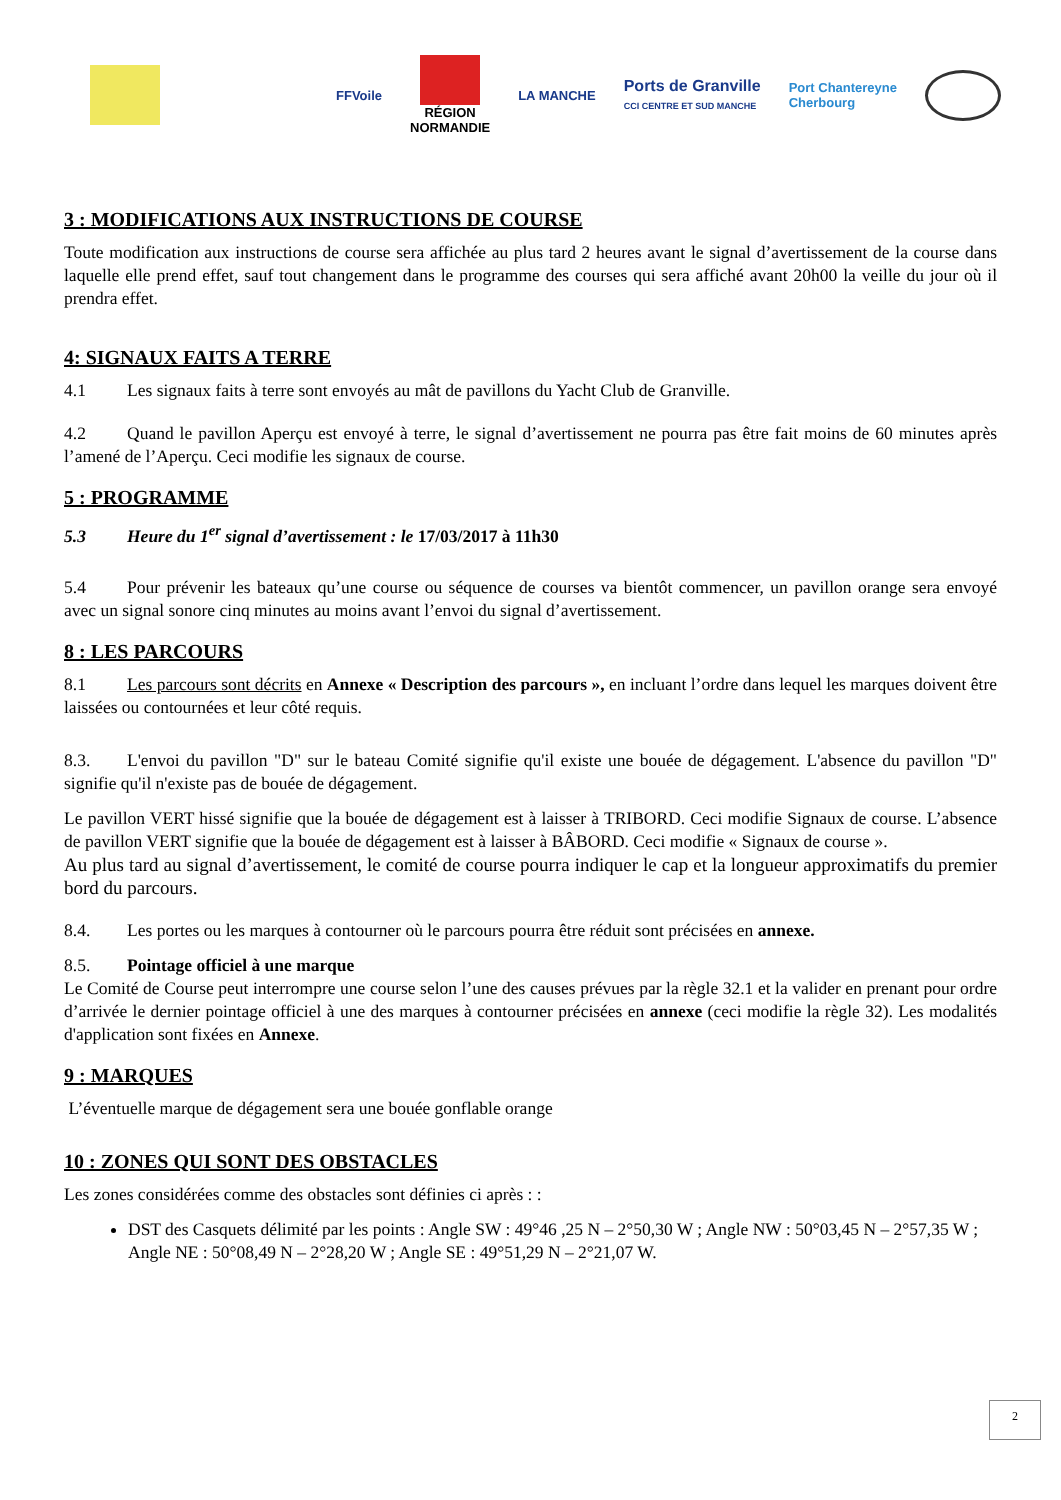FFVoile
RÉGION
NORMANDIE
LA MANCHE
Ports de Granville
CCI CENTRE ET SUD MANCHE
Port Chantereyne
Cherbourg
3 : MODIFICATIONS AUX INSTRUCTIONS DE COURSE
Toute modification aux instructions de course sera affichée au plus tard 2 heures avant le signal d’avertissement de la course dans laquelle elle prend effet, sauf tout changement dans le programme des courses qui sera affiché avant 20h00 la veille du jour où il prendra effet.
4: SIGNAUX FAITS A TERRE
4.1 Les signaux faits à terre sont envoyés au mât de pavillons du Yacht Club de Granville.
4.2 Quand le pavillon Aperçu est envoyé à terre, le signal d’avertissement ne pourra pas être fait moins de 60 minutes après l’amené de l’Aperçu. Ceci modifie les signaux de course.
5 : PROGRAMME
5.3 Heure du 1<sup>er</sup> signal d’avertissement : le 17/03/2017 à 11h30
5.4 Pour prévenir les bateaux qu’une course ou séquence de courses va bientôt commencer, un pavillon orange sera envoyé avec un signal sonore cinq minutes au moins avant l’envoi du signal d’avertissement.
8 : LES PARCOURS
8.1 Les parcours sont décrits en Annexe « Description des parcours », en incluant l’ordre dans lequel les marques doivent être laissées ou contournées et leur côté requis.
8.3. L'envoi du pavillon "D" sur le bateau Comité signifie qu'il existe une bouée de dégagement. L'absence du pavillon "D" signifie qu'il n'existe pas de bouée de dégagement.
Le pavillon VERT hissé signifie que la bouée de dégagement est à laisser à TRIBORD. Ceci modifie Signaux de course. L’absence de pavillon VERT signifie que la bouée de dégagement est à laisser à BÂBORD. Ceci modifie « Signaux de course ».
Au plus tard au signal d’avertissement, le comité de course pourra indiquer le cap et la longueur approximatifs du premier bord du parcours.
8.4. Les portes ou les marques à contourner où le parcours pourra être réduit sont précisées en annexe.
8.5. Pointage officiel à une marque
Le Comité de Course peut interrompre une course selon l’une des causes prévues par la règle 32.1 et la valider en prenant pour ordre d’arrivée le dernier pointage officiel à une des marques à contourner précisées en annexe (ceci modifie la règle 32). Les modalités d'application sont fixées en Annexe.
9 : MARQUES
L’éventuelle marque de dégagement sera une bouée gonflable orange
10 : ZONES QUI SONT DES OBSTACLES
Les zones considérées comme des obstacles sont définies ci après : :
DST des Casquets délimité par les points : Angle SW : 49°46 ,25 N – 2°50,30 W ; Angle NW : 50°03,45 N – 2°57,35 W ; Angle NE : 50°08,49 N – 2°28,20 W ; Angle SE : 49°51,29 N – 2°21,07 W.
2